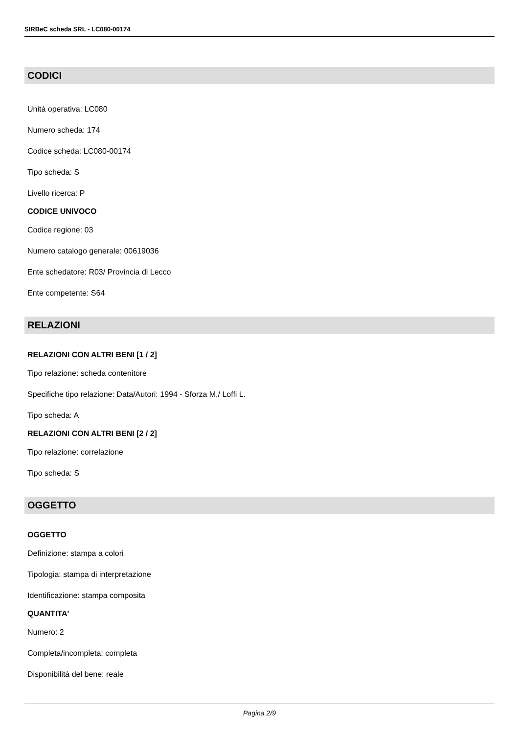SIRBeC scheda SRL - LC080-00174
CODICI
Unità operativa: LC080
Numero scheda: 174
Codice scheda: LC080-00174
Tipo scheda: S
Livello ricerca: P
CODICE UNIVOCO
Codice regione: 03
Numero catalogo generale: 00619036
Ente schedatore: R03/ Provincia di Lecco
Ente competente: S64
RELAZIONI
RELAZIONI CON ALTRI BENI [1 / 2]
Tipo relazione: scheda contenitore
Specifiche tipo relazione: Data/Autori: 1994 - Sforza M./ Loffi L.
Tipo scheda: A
RELAZIONI CON ALTRI BENI [2 / 2]
Tipo relazione: correlazione
Tipo scheda: S
OGGETTO
OGGETTO
Definizione: stampa a colori
Tipologia: stampa di interpretazione
Identificazione: stampa composita
QUANTITA'
Numero: 2
Completa/incompleta: completa
Disponibilità del bene: reale
Pagina 2/9